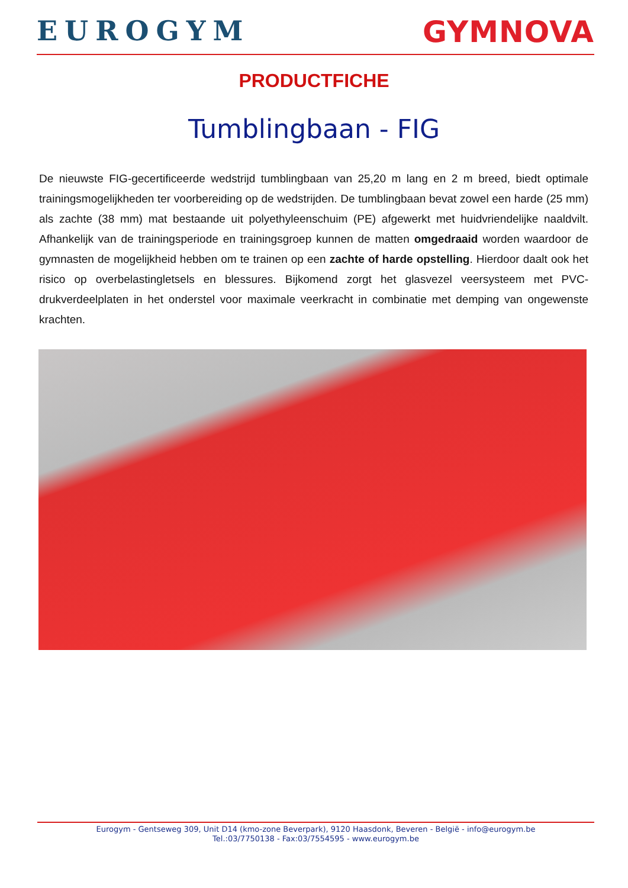EUROGYM GYMNOVA
PRODUCTFICHE
Tumblingbaan - FIG
De nieuwste FIG-gecertificeerde wedstrijd tumblingbaan van 25,20 m lang en 2 m breed, biedt optimale trainingsmogelijkheden ter voorbereiding op de wedstrijden. De tumblingbaan bevat zowel een harde (25 mm) als zachte (38 mm) mat bestaande uit polyethyleenschuim (PE) afgewerkt met huidvriendelijke naaldvilt. Afhankelijk van de trainingsperiode en trainingsgroep kunnen de matten omgedraaid worden waardoor de gymnasten de mogelijkheid hebben om te trainen op een zachte of harde opstelling. Hierdoor daalt ook het risico op overbelastingletsels en blessures. Bijkomend zorgt het glasvezel veersysteem met PVC-drukverdeelplaten in het onderstel voor maximale veerkracht in combinatie met demping van ongewenste krachten.
Eurogym - Gentseweg 309, Unit D14 (kmo-zone Beverpark), 9120 Haasdonk, Beveren - België - info@eurogym.be
Tel.:03/7750138 - Fax:03/7554595 - www.eurogym.be